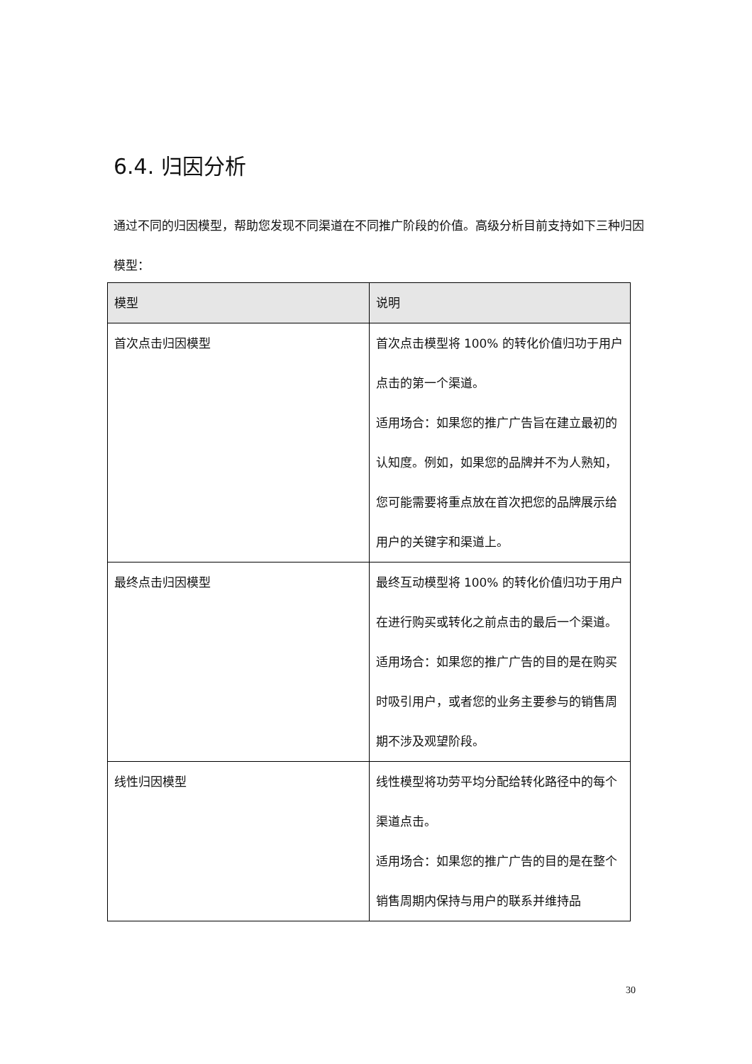6.4. 归因分析
通过不同的归因模型，帮助您发现不同渠道在不同推广阶段的价值。高级分析目前支持如下三种归因模型：
| 模型 | 说明 |
| --- | --- |
| 首次点击归因模型 | 首次点击模型将 100% 的转化价值归功于用户点击的第一个渠道。 适用场合：如果您的推广广告旨在建立最初的认知度。例如，如果您的品牌并不为人熟知，您可能需要将重点放在首次把您的品牌展示给用户的关键字和渠道上。 |
| 最终点击归因模型 | 最终互动模型将 100% 的转化价值归功于用户在进行购买或转化之前点击的最后一个渠道。 适用场合：如果您的推广广告的目的是在购买时吸引用户，或者您的业务主要参与的销售周期不涉及观望阶段。 |
| 线性归因模型 | 线性模型将功劳平均分配给转化路径中的每个渠道点击。 适用场合：如果您的推广广告的目的是在整个销售周期内保持与用户的联系并维持品 |
30